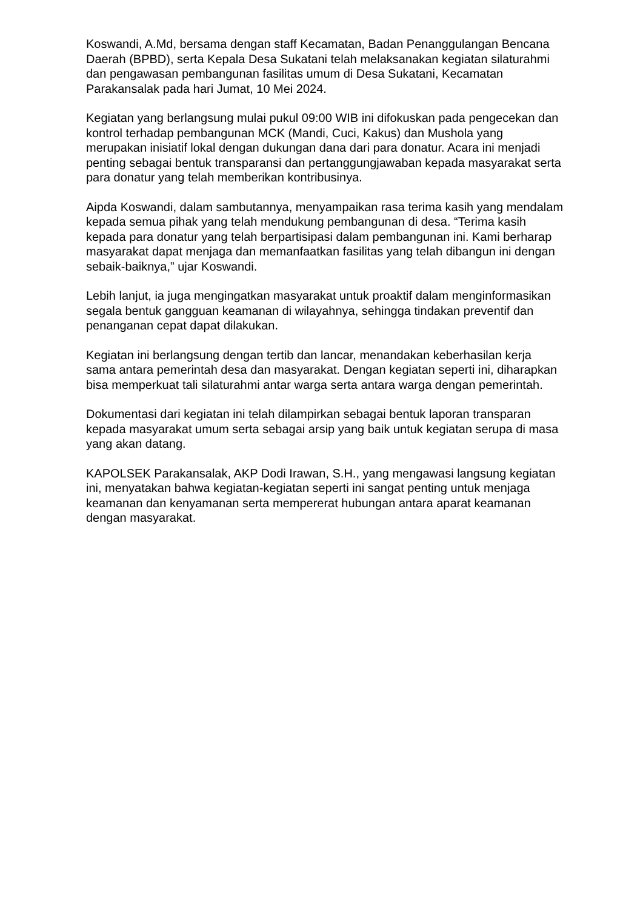Koswandi, A.Md, bersama dengan staff Kecamatan, Badan Penanggulangan Bencana Daerah (BPBD), serta Kepala Desa Sukatani telah melaksanakan kegiatan silaturahmi dan pengawasan pembangunan fasilitas umum di Desa Sukatani, Kecamatan Parakansalak pada hari Jumat, 10 Mei 2024.
Kegiatan yang berlangsung mulai pukul 09:00 WIB ini difokuskan pada pengecekan dan kontrol terhadap pembangunan MCK (Mandi, Cuci, Kakus) dan Mushola yang merupakan inisiatif lokal dengan dukungan dana dari para donatur. Acara ini menjadi penting sebagai bentuk transparansi dan pertanggungjawaban kepada masyarakat serta para donatur yang telah memberikan kontribusinya.
Aipda Koswandi, dalam sambutannya, menyampaikan rasa terima kasih yang mendalam kepada semua pihak yang telah mendukung pembangunan di desa. “Terima kasih kepada para donatur yang telah berpartisipasi dalam pembangunan ini. Kami berharap masyarakat dapat menjaga dan memanfaatkan fasilitas yang telah dibangun ini dengan sebaik-baiknya,” ujar Koswandi.
Lebih lanjut, ia juga mengingatkan masyarakat untuk proaktif dalam menginformasikan segala bentuk gangguan keamanan di wilayahnya, sehingga tindakan preventif dan penanganan cepat dapat dilakukan.
Kegiatan ini berlangsung dengan tertib dan lancar, menandakan keberhasilan kerja sama antara pemerintah desa dan masyarakat. Dengan kegiatan seperti ini, diharapkan bisa memperkuat tali silaturahmi antar warga serta antara warga dengan pemerintah.
Dokumentasi dari kegiatan ini telah dilampirkan sebagai bentuk laporan transparan kepada masyarakat umum serta sebagai arsip yang baik untuk kegiatan serupa di masa yang akan datang.
KAPOLSEK Parakansalak, AKP Dodi Irawan, S.H., yang mengawasi langsung kegiatan ini, menyatakan bahwa kegiatan-kegiatan seperti ini sangat penting untuk menjaga keamanan dan kenyamanan serta mempererat hubungan antara aparat keamanan dengan masyarakat.